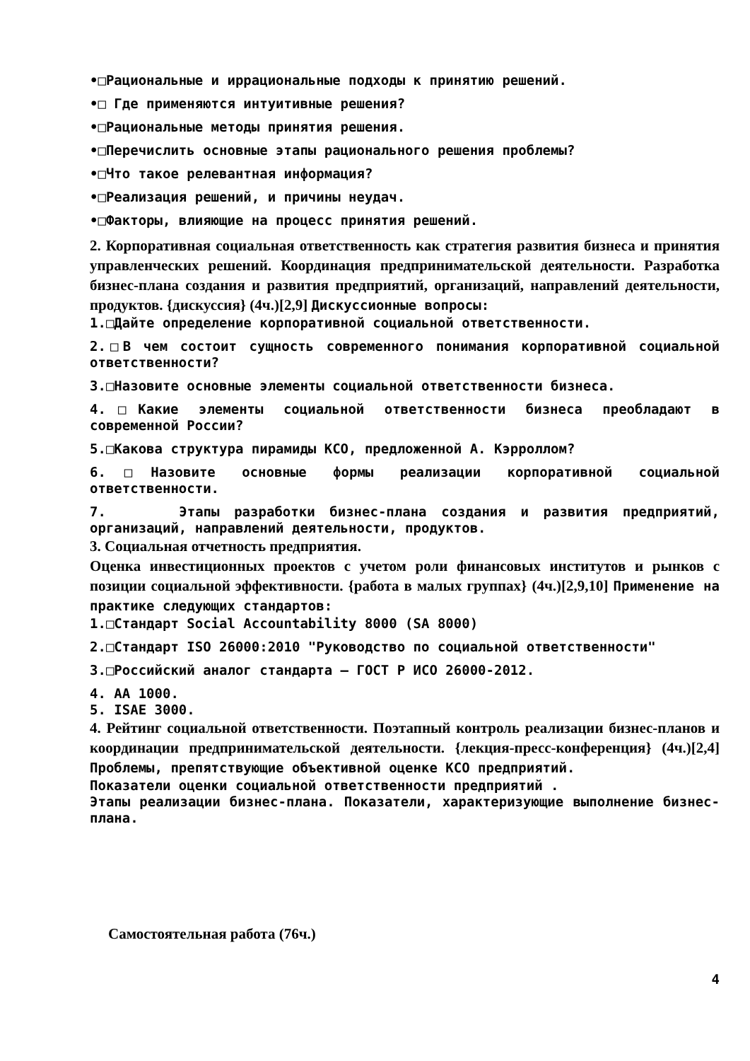•□Рациональные и иррациональные подходы к принятию решений.
•□ Где применяются интуитивные решения?
•□Рациональные методы принятия решения.
•□Перечислить основные этапы рационального решения проблемы?
•□Что такое релевантная информация?
•□Реализация решений, и причины неудач.
•□Факторы, влияющие на процесс принятия решений.
2. Корпоративная социальная ответственность как стратегия развития бизнеса и принятия управленческих решений. Координация предпринимательской деятельности. Разработка бизнес-плана создания и развития предприятий, организаций, направлений деятельности, продуктов. {дискуссия} (4ч.)[2,9] Дискуссионные вопросы:
1.□Дайте определение корпоративной социальной ответственности.
2.□В чем состоит сущность современного понимания корпоративной социальной ответственности?
3.□Назовите основные элементы социальной ответственности бизнеса.
4.□Какие элементы социальной ответственности бизнеса преобладают в современной России?
5.□Какова структура пирамиды КСО, предложенной А. Кэрроллом?
6.□Назовите основные формы реализации корпоративной социальной ответственности.
7. Этапы разработки бизнес-плана создания и развития предприятий, организаций, направлений деятельности, продуктов.
3. Социальная отчетность предприятия.
Оценка инвестиционных проектов с учетом роли финансовых институтов и рынков с позиции социальной эффективности. {работа в малых группах} (4ч.)[2,9,10] Применение на практике следующих стандартов:
1.□Стандарт Social Accountability 8000 (SA 8000)
2.□Стандарт ISO 26000:2010 "Руководство по социальной ответственности"
3.□Российский аналог стандарта – ГОСТ Р ИСО 26000-2012.
4. AA 1000.
5. ISAE 3000.
4. Рейтинг социальной ответственности. Поэтапный контроль реализации бизнес-планов и координации предпринимательской деятельности. {лекция-пресс-конференция} (4ч.)[2,4] Проблемы, препятствующие объективной оценке КСО предприятий.
Показатели оценки социальной ответственности предприятий .
Этапы реализации бизнес-плана. Показатели, характеризующие выполнение бизнес-плана.
Самостоятельная работа (76ч.)
4